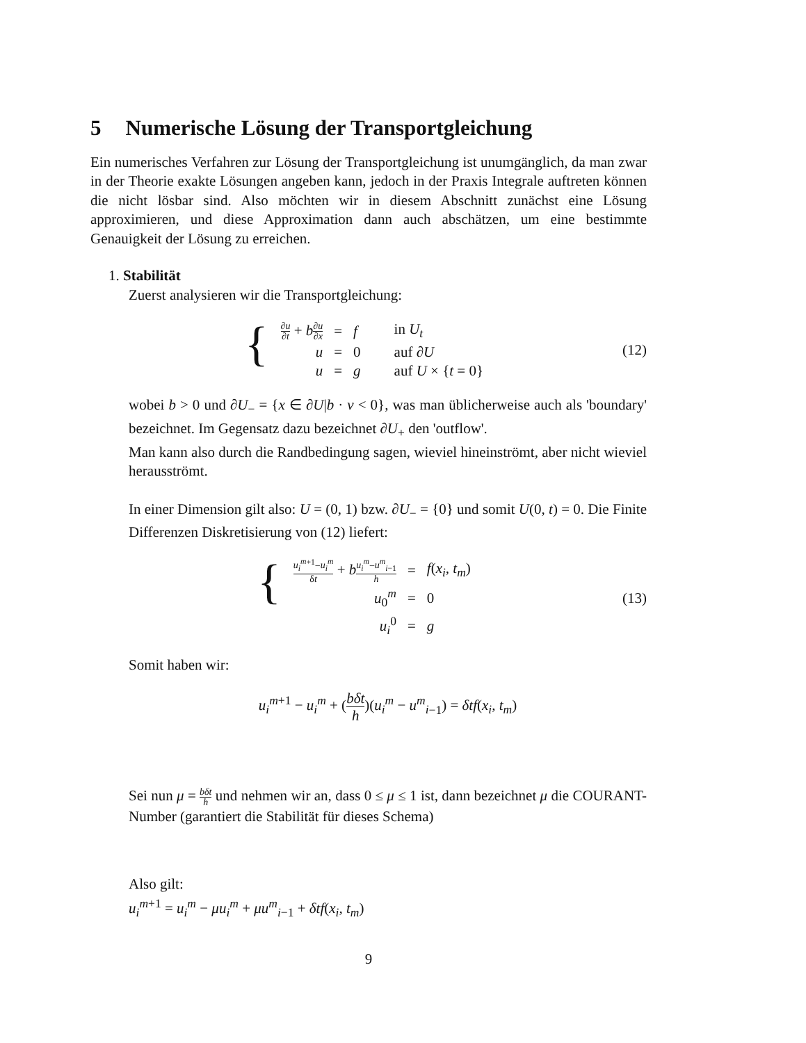5 Numerische Lösung der Transportgleichung
Ein numerisches Verfahren zur Lösung der Transportgleichung ist unumgänglich, da man zwar in der Theorie exakte Lösungen angeben kann, jedoch in der Praxis Integrale auftreten können die nicht lösbar sind. Also möchten wir in diesem Abschnitt zunächst eine Lösung approximieren, und diese Approximation dann auch abschätzen, um eine bestimmte Genauigkeit der Lösung zu erreichen.
1. Stabilität
Zuerst analysieren wir die Transportgleichung:
{
| ∂ u ∂ t + b ∂ u ∂ x | = | f | in U<sub>t</sub> |
| u | = | 0 | auf ∂ U |
| u | = | g | auf U × { t = 0} |
(12)
wobei b > 0 und ∂U<sub>−</sub> = {x ∈ ∂U|b · ν < 0}, was man üblicherweise auch als 'boundary' bezeichnet. Im Gegensatz dazu bezeichnet ∂U<sub>+</sub> den 'outflow'.
Man kann also durch die Randbedingung sagen, wieviel hineinströmt, aber nicht wieviel herausströmt.
In einer Dimension gilt also: U = (0, 1) bzw. ∂U<sub>−</sub> = {0} und somit U(0, t) = 0. Die Finite Differenzen Diskretisierung von (12) liefert:
{
| u<sub>i</sub><sup>m</sup><sup>+1</sup>− u<sub>i</sub><sup>m</sup> δ t + b u<sub>i</sub><sup>m</sup> − u<sup>m</sup><sub>i</sub><sub>−1</sub> h | = | f ( x<sub>i</sub> , t<sub>m</sub> ) |
| u<sub>0</sub><sup>m</sup> | = | 0 |
| u<sub>i</sub><sup>0</sup> | = | g |
(13)
Somit haben wir:
u<sub>i</sub><sup>m+1</sup> − u<sub>i</sub><sup>m</sup> + (bδt h)(u<sub>i</sub><sup>m</sup> − u<sup>m</sup><sub>i</sub><sub>−1</sub>) = δtf(x<sub>i</sub>, t<sub>m</sub>)
Sei nun μ = bδt h und nehmen wir an, dass 0 ≤ μ ≤ 1 ist, dann bezeichnet μ die COURANT-Number (garantiert die Stabilität für dieses Schema)
Also gilt:
u<sub>i</sub><sup>m+1</sup> = u<sub>i</sub><sup>m</sup> − μu<sub>i</sub><sup>m</sup> + μu<sup>m</sup><sub>i</sub><sub>−1</sub> + δtf(x<sub>i</sub>, t<sub>m</sub>)
9